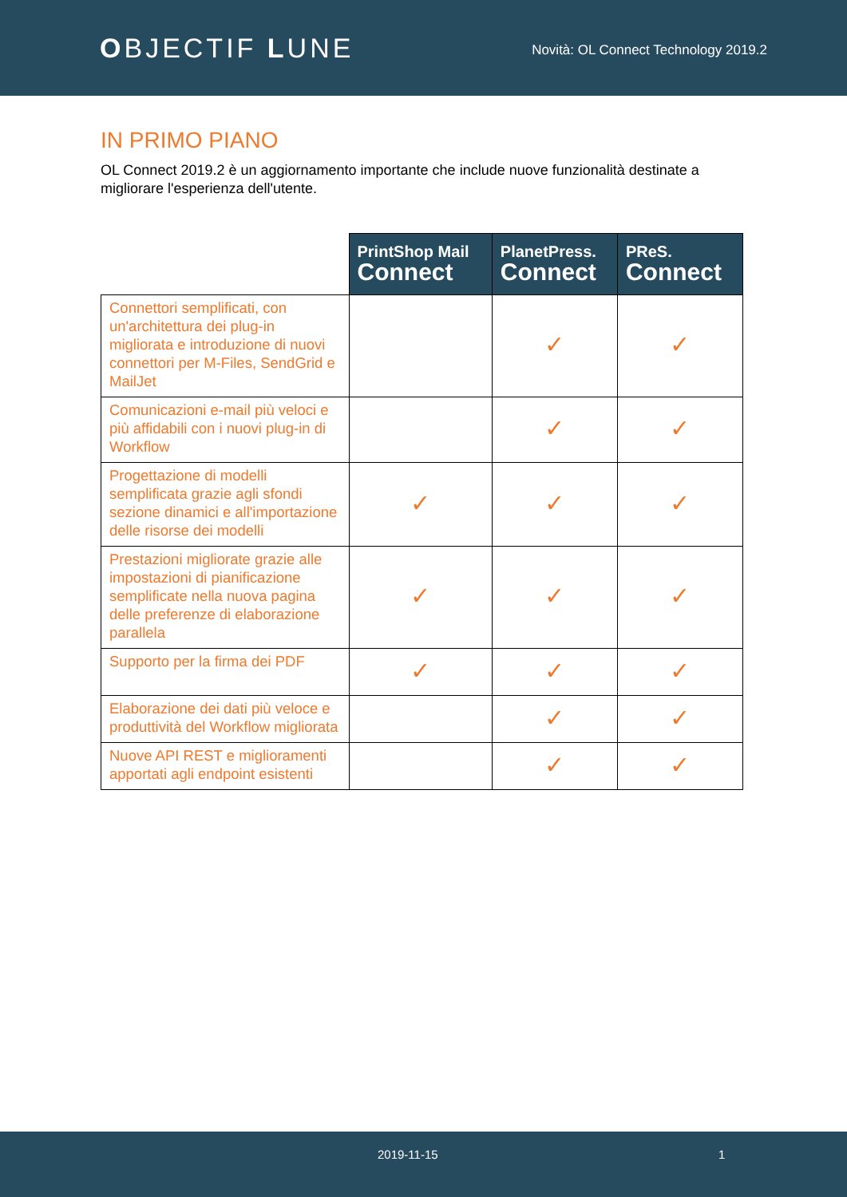OBJECTIF LUNE
Novità: OL Connect Technology 2019.2
IN PRIMO PIANO
OL Connect 2019.2 è un aggiornamento importante che include nuove funzionalità destinate a migliorare l'esperienza dell'utente.
| | PrintShop Mail Connect | PlanetPress. Connect | PReS. Connect |
| --- | --- | --- | --- |
| Connettori semplificati, con un'architettura dei plug-in migliorata e introduzione di nuovi connettori per M-Files, SendGrid e MailJet | | ✓ | ✓ |
| Comunicazioni e-mail più veloci e più affidabili con i nuovi plug-in di Workflow | | ✓ | ✓ |
| Progettazione di modelli semplificata grazie agli sfondi sezione dinamici e all'importazione delle risorse dei modelli | ✓ | ✓ | ✓ |
| Prestazioni migliorate grazie alle impostazioni di pianificazione semplificate nella nuova pagina delle preferenze di elaborazione parallela | ✓ | ✓ | ✓ |
| Supporto per la firma dei PDF | ✓ | ✓ | ✓ |
| Elaborazione dei dati più veloce e produttività del Workflow migliorata | | ✓ | ✓ |
| Nuove API REST e miglioramenti apportati agli endpoint esistenti | | ✓ | ✓ |
2019-11-15 1